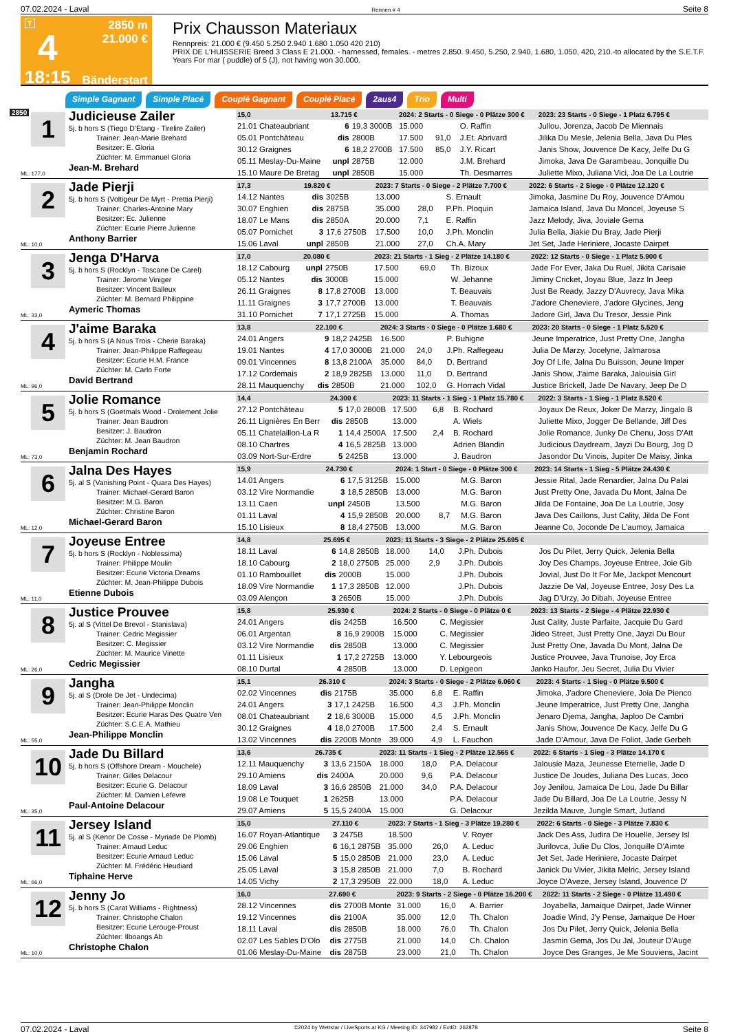07.02.2024 - Laval Rennen # 4 Seite 8
T
4
18:15
2850 m
21.000 €
Bänderstart
Prix Chausson Materiaux
Rennpreis: 21.000 € (9.450 5.250 2.940 1.680 1.050 420 210)
PRIX DE L'HUISSERIE Breed 3 Class E 21.000. - harnessed, females. - metres 2.850. 9.450, 5.250, 2.940, 1.680, 1.050, 420, 210.-to allocated by the S.E.T.F. Years For mar ( puddle) of 5 (J), not having won 30.000.
Simple Gagnant Simple Placé Couplé Gagnant Couplé Placé 2aus4 Trio Multi
2850
1
ML: 177,0
Judicieuse Zailer
5j. b hors S (Tiego D'Etang - Tirelire Zailer)
Trainer: Jean-Marie Brehard
Besitzer: E. Gloria
Züchter: M. Emmanuel Gloria
Jean-M. Brehard
| 15,0 | 13.715 € | | 2024: 2 Starts - 0 Siege - 0 Plätze 300 € | | | | 2023: 23 Starts - 0 Siege - 1 Platz 6.795 € |
| 21.01 Chateaubriant | 6 | 19,3 3000B | 15.000 | | O. Raffin | | Jullou, Jorenza, Jacob De Miennais |
| 05.01 Pontchâteau | dis | 2800B | 17.500 | 91,0 | J.Et. Abrivard | | Jilika Du Mesle, Jelenia Bella, Java Du Ples |
| 30.12 Graignes | 6 | 18,2 2700B | 17.500 | 85,0 | J.Y. Ricart | | Janis Show, Jouvence De Kacy, Jelfe Du G |
| 05.11 Meslay-Du-Maine | unpl | 2875B | 12.000 | | J.M. Brehard | | Jimoka, Java De Garambeau, Jonquille Du |
| 15.10 Maure De Bretag | unpl | 2850B | 15.000 | | Th. Desmarres | | Juliette Mixo, Juliana Vici, Joa De La Loutrie |
2
ML: 10,0
Jade Pierji
5j. b hors S (Voltigeur De Myrt - Prettia Pierji)
Trainer: Charles-Antoine Mary
Besitzer: Ec. Julienne
Züchter: Ecurie Pierre Julienne
Anthony Barrier
| 17,3 | 19.820 € | | 2023: 7 Starts - 0 Siege - 2 Plätze 7.700 € | | | | 2022: 6 Starts - 2 Siege - 0 Plätze 12.120 € |
| 14.12 Nantes | dis | 3025B | 13.000 | | S. Ernault | | Jimoka, Jasmine Du Roy, Jouvence D'Amou |
| 30.07 Enghien | dis | 2875B | 35.000 | 28,0 | P.Ph. Ploquin | | Jamaica Island, Java Du Moncel, Joyeuse S |
| 18.07 Le Mans | dis | 2850A | 20.000 | 7,1 | E. Raffin | | Jazz Melody, Jiva, Joviale Gema |
| 05.07 Pornichet | 3 | 17,6 2750B | 17.500 | 10,0 | J.Ph. Monclin | | Julia Bella, Jiakie Du Bray, Jade Pierji |
| 15.06 Laval | unpl | 2850B | 21.000 | 27,0 | Ch.A. Mary | | Jet Set, Jade Heriniere, Jocaste Dairpet |
3
ML: 33,0
Jenga D'Harva
5j. b hors S (Rocklyn - Toscane De Carel)
Trainer: Jerome Viniger
Besitzer: Vincent Balleux
Züchter: M. Bernard Philippine
Aymeric Thomas
| 17,0 | 20.080 € | | 2023: 21 Starts - 1 Sieg - 2 Plätze 14.180 € | | | | 2022: 12 Starts - 0 Siege - 1 Platz 5.900 € |
| 18.12 Cabourg | unpl | 2750B | 17.500 | 69,0 | Th. Bizoux | | Jade For Ever, Jaka Du Ruel, Jikita Carisaie |
| 05.12 Nantes | dis | 3000B | 15.000 | | W. Jehanne | | Jiminy Cricket, Joyau Blue, Jazz In Jeep |
| 26.11 Graignes | 8 | 17,8 2700B | 13.000 | | T. Beauvais | | Just Be Ready, Jazzy D'Auvrecy, Java Mika |
| 11.11 Graignes | 3 | 17,7 2700B | 13.000 | | T. Beauvais | | J'adore Cheneviere, J'adore Glycines, Jeng |
| 31.10 Pornichet | 7 | 17,1 2725B | 15.000 | | A. Thomas | | Jadore Girl, Java Du Tresor, Jessie Pink |
4
ML: 96,0
J'aime Baraka
5j. b hors S (A Nous Trois - Cherie Baraka)
Trainer: Jean-Philippe Raffegeau
Besitzer: Ecurie H.M. France
Züchter: M. Carlo Forte
David Bertrand
| 13,8 | 22.100 € | | 2024: 3 Starts - 0 Siege - 0 Plätze 1.680 € | | | | 2023: 20 Starts - 0 Siege - 1 Platz 5.520 € |
| 24.01 Angers | 9 | 18,2 2425B | 16.500 | | P. Buhigne | | Jeune Imperatrice, Just Pretty One, Jangha |
| 19.01 Nantes | 4 | 17,0 3000B | 21.000 | 24,0 | J.Ph. Raffegeau | | Julia De Marzy, Jocelyne, Jalmarosa |
| 09.01 Vincennes | 8 | 13,8 2100A | 35.000 | 84,0 | D. Bertrand | | Joy Of Life, Jalna Du Buisson, Jeune Imper |
| 17.12 Cordemais | 2 | 18,9 2825B | 13.000 | 11,0 | D. Bertrand | | Janis Show, J'aime Baraka, Jalouisia Girl |
| 28.11 Mauquenchy | dis | 2850B | 21.000 | 102,0 | G. Horrach Vidal | | Justice Brickell, Jade De Navary, Jeep De D |
5
ML: 73,0
Jolie Romance
5j. b hors S (Goetmals Wood - Drolement Jolie
Trainer: Jean Baudron
Besitzer: J. Baudron
Züchter: M. Jean Baudron
Benjamin Rochard
| 14,4 | 24.300 € | | 2023: 11 Starts - 1 Sieg - 1 Platz 15.780 € | | | | 2022: 3 Starts - 1 Sieg - 1 Platz 8.520 € |
| 27.12 Pontchâteau | 5 | 17,0 2800B | 17.500 | 6,8 | B. Rochard | | Joyaux De Reux, Joker De Marzy, Jingalo B |
| 26.11 Lignières En Berr | dis | 2850B | 13.000 | | A. Wiels | | Juliette Mixo, Jogger De Bellande, Jiff Des |
| 05.11 Chatelaillon-La R | 1 | 14,4 2500A | 17.500 | 2,4 | B. Rochard | | Jolie Romance, Junky De Chenu, Joss D'Att |
| 08.10 Chartres | 4 | 16,5 2825B | 13.000 | | Adrien Blandin | | Judicious Daydream, Jayzi Du Bourg, Jog D |
| 03.09 Nort-Sur-Erdre | 5 | 2425B | 13.000 | | J. Baudron | | Jasondor Du Vinois, Jupiter De Maisy, Jinka |
6
ML: 12,0
Jalna Des Hayes
5j. al S (Vanishing Point - Quara Des Hayes)
Trainer: Michael-Gerard Baron
Besitzer: M.G. Baron
Züchter: Christine Baron
Michael-Gerard Baron
| 15,9 | 24.730 € | | 2024: 1 Start - 0 Siege - 0 Plätze 300 € | | | | 2023: 14 Starts - 1 Sieg - 5 Plätze 24.430 € |
| 14.01 Angers | 6 | 17,5 3125B | 15.000 | | M.G. Baron | | Jessie Rital, Jade Renardier, Jalna Du Palai |
| 03.12 Vire Normandie | 3 | 18,5 2850B | 13.000 | | M.G. Baron | | Just Pretty One, Javada Du Mont, Jalna De |
| 13.11 Caen | unpl | 2450B | 13.500 | | M.G. Baron | | Jilda De Fontaine, Joa De La Loutrie, Josy |
| 01.11 Laval | 4 | 15,9 2850B | 20.000 | 8,7 | M.G. Baron | | Java Des Caillons, Just Cality, Jilda De Font |
| 15.10 Lisieux | 8 | 18,4 2750B | 13.000 | | M.G. Baron | | Jeanne Co, Joconde De L'aumoy, Jamaica |
7
ML: 11,0
Joyeuse Entree
5j. b hors S (Rocklyn - Noblessima)
Trainer: Philippe Moulin
Besitzer: Ecurie Victoria Dreams
Züchter: M. Jean-Philippe Dubois
Etienne Dubois
| 14,8 | 25.695 € | | 2023: 11 Starts - 3 Siege - 2 Plätze 25.695 € | | | | |
| 18.11 Laval | 6 | 14,8 2850B | 18.000 | 14,0 | J.Ph. Dubois | | Jos Du Pilet, Jerry Quick, Jelenia Bella |
| 18.10 Cabourg | 2 | 18,0 2750B | 25.000 | 2,9 | J.Ph. Dubois | | Joy Des Champs, Joyeuse Entree, Joie Gib |
| 01.10 Rambouillet | dis | 2000B | 15.000 | | J.Ph. Dubois | | Jovial, Just Do It For Me, Jackpot Mencourt |
| 18.09 Vire Normandie | 1 | 17,3 2850B | 12.000 | | J.Ph. Dubois | | Jazzie De Val, Joyeuse Entree, Josy Des La |
| 03.09 Alençon | 3 | 2650B | 15.000 | | J.Ph. Dubois | | Jag D'Urzy, Jo Dibah, Joyeuse Entree |
8
ML: 26,0
Justice Prouvee
5j. al S (Vittel De Brevol - Stanislava)
Trainer: Cedric Megissier
Besitzer: C. Megissier
Züchter: M. Maurice Vinette
Cedric Megissier
| 15,8 | 25.930 € | | 2024: 2 Starts - 0 Siege - 0 Plätze 0 € | | | | 2023: 13 Starts - 2 Siege - 4 Plätze 22.930 € |
| 24.01 Angers | dis | 2425B | 16.500 | | C. Megissier | | Just Cality, Juste Parfaite, Jacquie Du Gard |
| 06.01 Argentan | 8 | 16,9 2900B | 15.000 | | C. Megissier | | Jideo Street, Just Pretty One, Jayzi Du Bour |
| 03.12 Vire Normandie | dis | 2850B | 13.000 | | C. Megissier | | Just Pretty One, Javada Du Mont, Jalna De |
| 01.11 Lisieux | 1 | 17,2 2725B | 13.000 | | Y. Lebourgeois | | Justice Prouvee, Java Trunoise, Joy Erca |
| 08.10 Durtal | 4 | 2850B | 13.000 | | D. Lepigeon | | Janko Haufor, Jeu Secret, Julia Du Vivier |
9
ML: 55,0
Jangha
5j. al S (Drole De Jet - Undecima)
Trainer: Jean-Philippe Monclin
Besitzer: Ecurie Haras Des Quatre Ven
Züchter: S.C.E.A. Mathieu
Jean-Philippe Monclin
| 15,1 | 26.310 € | | 2024: 3 Starts - 0 Siege - 2 Plätze 6.060 € | | | | 2023: 4 Starts - 1 Sieg - 0 Plätze 9.500 € |
| 02.02 Vincennes | dis | 2175B | 35.000 | 6,8 | E. Raffin | | Jimoka, J'adore Cheneviere, Joia De Pienco |
| 24.01 Angers | 3 | 17,1 2425B | 16.500 | 4,3 | J.Ph. Monclin | | Jeune Imperatrice, Just Pretty One, Jangha |
| 08.01 Chateaubriant | 2 | 18,6 3000B | 15.000 | 4,5 | J.Ph. Monclin | | Jenaro Djema, Jangha, Japloo De Cambri |
| 30.12 Graignes | 4 | 18,0 2700B | 17.500 | 2,4 | S. Ernault | | Janis Show, Jouvence De Kacy, Jelfe Du G |
| 13.02 Vincennes | dis | 2200B Monte | 39.000 | 4,9 | L. Fauchon | | Jade D'Amour, Java De Foliot, Jade Gerbeh |
10
ML: 35,0
Jade Du Billard
5j. b hors S (Offshore Dream - Mouchele)
Trainer: Gilles Delacour
Besitzer: Ecurie G. Delacour
Züchter: M. Damien Lefevre
Paul-Antoine Delacour
| 13,6 | 26.735 € | | 2023: 11 Starts - 1 Sieg - 2 Plätze 12.565 € | | | | 2022: 6 Starts - 1 Sieg - 3 Plätze 14.170 € |
| 12.11 Mauquenchy | 3 | 13,6 2150A | 18.000 | 18,0 | P.A. Delacour | | Jalousie Maza, Jeunesse Eternelle, Jade D |
| 29.10 Amiens | dis | 2400A | 20.000 | 9,6 | P.A. Delacour | | Justice De Joudes, Juliana Des Lucas, Joco |
| 18.09 Laval | 3 | 16,6 2850B | 21.000 | 34,0 | P.A. Delacour | | Joy Jenilou, Jamaica De Lou, Jade Du Billar |
| 19.08 Le Touquet | 1 | 2625B | 13.000 | | P.A. Delacour | | Jade Du Billard, Joa De La Loutrie, Jessy N |
| 29.07 Amiens | 5 | 15,5 2400A | 15.000 | | G. Delacour | | Jezilda Mauve, Jungle Smart, Jutland |
11
ML: 66,0
Jersey Island
5j. al S (Kenor De Cosse - Myriade De Plomb)
Trainer: Arnaud Leduc
Besitzer: Ecurie Arnaud Leduc
Züchter: M. Frédéric Heudiard
Tiphaine Herve
| 15,0 | 27.110 € | | 2023: 7 Starts - 1 Sieg - 3 Plätze 19.280 € | | | | 2022: 6 Starts - 0 Siege - 3 Plätze 7.830 € |
| 16.07 Royan-Atlantique | 3 | 2475B | 18.500 | | V. Royer | | Jack Des Ass, Judira De Houelle, Jersey Isl |
| 29.06 Enghien | 6 | 16,1 2875B | 35.000 | 26,0 | A. Leduc | | Jurilovca, Julie Du Clos, Jonquille D'Aimte |
| 15.06 Laval | 5 | 15,0 2850B | 21.000 | 23,0 | A. Leduc | | Jet Set, Jade Heriniere, Jocaste Dairpet |
| 25.05 Laval | 3 | 15,8 2850B | 21.000 | 7,0 | B. Rochard | | Janick Du Vivier, Jikita Melric, Jersey Island |
| 14.05 Vichy | 2 | 17,3 2950B | 22.000 | 18,0 | A. Leduc | | Joyce D'Aveze, Jersey Island, Jouvence D' |
12
ML: 10,0
Jenny Jo
5j. b hors S (Carat Williams - Rightness)
Trainer: Christophe Chalon
Besitzer: Ecurie Lerouge-Proust
Züchter: Ilboangs Ab
Christophe Chalon
| 16,0 | 27.690 € | | 2023: 9 Starts - 2 Siege - 0 Plätze 16.200 € | | | | 2022: 11 Starts - 2 Siege - 0 Plätze 11.490 € |
| 28.12 Vincennes | dis | 2700B Monte | 31.000 | 16,0 | A. Barrier | | Joyabella, Jamaique Dairpet, Jade Winner |
| 19.12 Vincennes | dis | 2100A | 35.000 | 12,0 | Th. Chalon | | Joadie Wind, J'y Pense, Jamaique De Hoer |
| 18.11 Laval | dis | 2850B | 18.000 | 76,0 | Th. Chalon | | Jos Du Pilet, Jerry Quick, Jelenia Bella |
| 02.07 Les Sables D'Olo | dis | 2775B | 21.000 | 14,0 | Ch. Chalon | | Jasmin Gema, Jos Du Jal, Jouteur D'Auge |
| 01.06 Meslay-Du-Maine | dis | 2875B | 23.000 | 21,0 | Th. Chalon | | Joyce Des Granges, Je Me Souviens, Jacint |
07.02.2024 - Laval ©2024 by Wettstar / LiveSports.at KG / Meeting ID: 347982 / ExtID: 262878 Seite 8